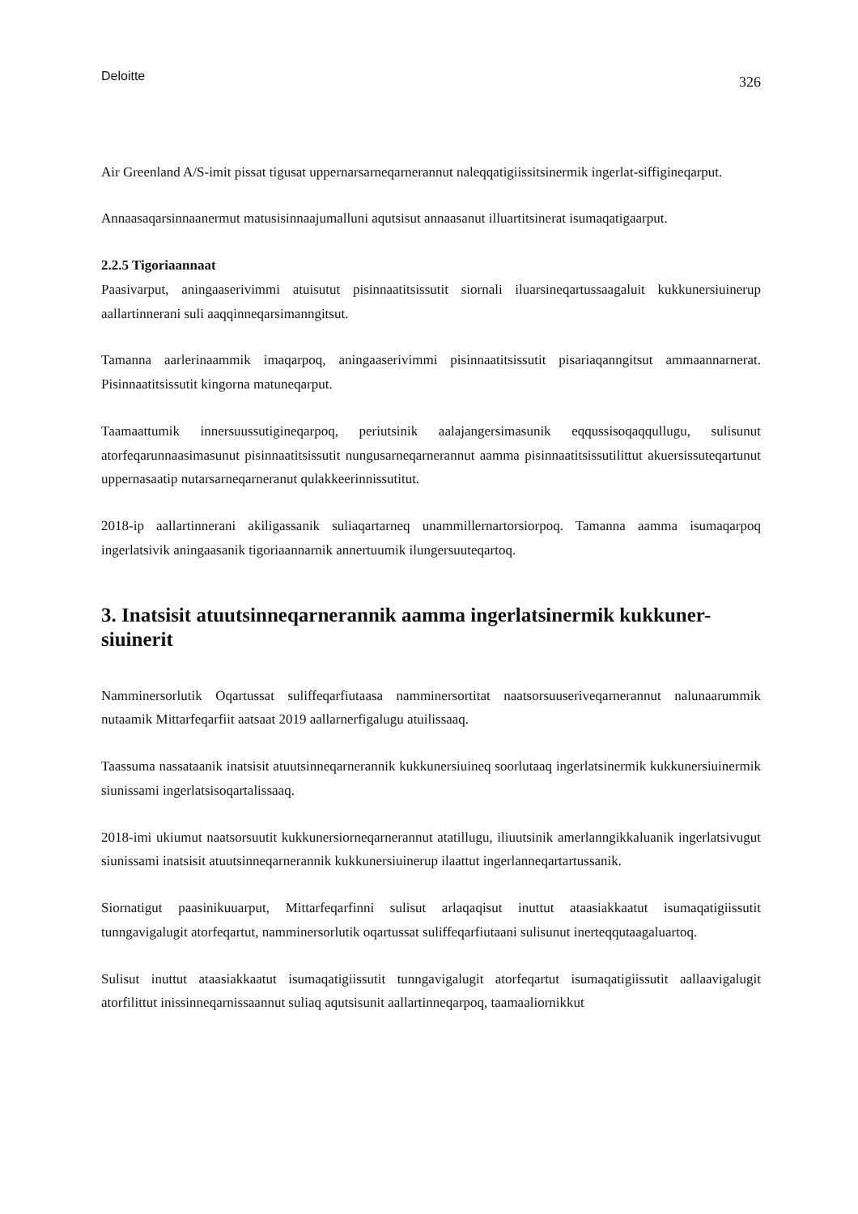Deloitte 326
Air Greenland A/S-imit pissat tigusat uppernarsarneqarnerannut naleqqatigiissitsinermik ingerlat-siffigineqarput.
Annaasaqarsinnaanermut matusisinnaajumalluni aqutsisut annaasanut illuartitsinerat isumaqatigaarput.
2.2.5 Tigoriaannaat
Paasivarput, aningaaserivimmi atuisutut pisinnaatitsissutit siornali iluarsineqartussaagaluit kukkunersiuinerup aallartinnerani suli aaqqinneqarsimanngitsut.
Tamanna aarlerinaammik imaqarpoq, aningaaserivimmi pisinnaatitsissutit pisariaqanngitsut ammaannarnerat. Pisinnaatitsissutit kingorna matuneqarput.
Taamaattumik innersuussutigineqarpoq, periutsinik aalajangersimasunik eqqussisoqaqqullugu, sulisunut atorfeqarunnaasimasunut pisinnaatitsissutit nungusarneqarnerannut aamma pisinnaatitsissutilittut akuersissuteqartunut uppernasaatip nutarsarneqarneranut qulakkeerinnissutitut.
2018-ip aallartinnerani akiligassanik suliaqartarneq unammillernartorsiorpoq. Tamanna aamma isumaqarpoq ingerlatsivik aningaasanik tigoriaannarnik annertuumik ilungersuuteqartoq.
3. Inatsisit atuutsinneqarnerannik aamma ingerlatsinermik kukkuner-siuinerit
Namminersorlutik Oqartussat suliffeqarfiutaasa namminersortitat naatsorsuuseriveqarnerannut nalunaarummik nutaamik Mittarfeqarfiit aatsaat 2019 aallarnerfigalugu atuilissaaq.
Taassuma nassataanik inatsisit atuutsinneqarnerannik kukkunersiuineq soorlutaaq ingerlatsinermik kukkunersiuinermik siunissami ingerlatsisoqartalissaaq.
2018-imi ukiumut naatsorsuutit kukkunersiorneqarnerannut atatillugu, iliuutsinik amerlanngikkaluanik ingerlatsivugut siunissami inatsisit atuutsinneqarnerannik kukkunersiuinerup ilaattut ingerlanneqartartussanik.
Siornatigut paasinikuuarput, Mittarfeqarfinni sulisut arlaqaqisut inuttut ataasiakkaatut isumaqatigiissutit tunngavigalugit atorfeqartut, namminersorlutik oqartussat suliffeqarfiutaani sulisunut inerteqqutaagaluartoq.
Sulisut inuttut ataasiakkaatut isumaqatigiissutit tunngavigalugit atorfeqartut isumaqatigiissutit aallaavigalugit atorfilittut inissinneqarnissaannut suliaq aqutsisunit aallartinneqarpoq, taamaaliornikkut